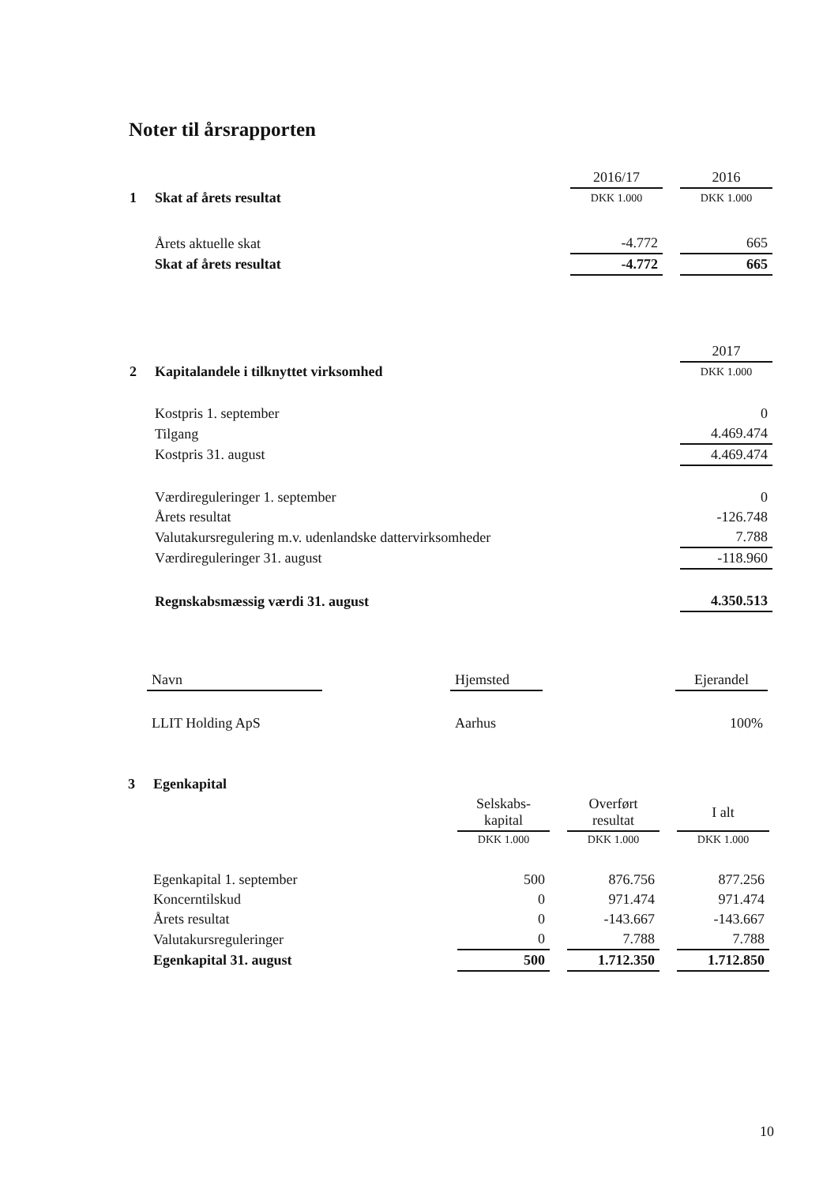Noter til årsrapporten
| | | 2016/17 | | 2016 |
| 1 | Skat af årets resultat | DKK 1.000 | | DKK 1.000 |
| | Årets aktuelle skat | -4.772 | | 665 |
| | Skat af årets resultat | -4.772 | | 665 |
| | | 2017 |
| 2 | Kapitalandele i tilknyttet virksomhed | DKK 1.000 |
| | Kostpris 1. september | 0 |
| | Tilgang | 4.469.474 |
| | Kostpris 31. august | 4.469.474 |
| | Værdireguleringer 1. september | 0 |
| | Årets resultat | -126.748 |
| | Valutakursregulering m.v. udenlandske dattervirksomheder | 7.788 |
| | Værdireguleringer 31. august | -118.960 |
| | Regnskabsmæssig værdi 31. august | 4.350.513 |
| Navn | | Hjemsted | | Ejerandel |
| LLIT Holding ApS | | Aarhus | | 100% |
| 3 | Egenkapital | | | | | |
| | | Selskabs- kapital | | Overført resultat | | I alt |
| | | DKK 1.000 | | DKK 1.000 | | DKK 1.000 |
| | Egenkapital 1. september | 500 | | 876.756 | | 877.256 |
| | Koncerntilskud | 0 | | 971.474 | | 971.474 |
| | Årets resultat | 0 | | -143.667 | | -143.667 |
| | Valutakursreguleringer | 0 | | 7.788 | | 7.788 |
| | Egenkapital 31. august | 500 | | 1.712.350 | | 1.712.850 |
10